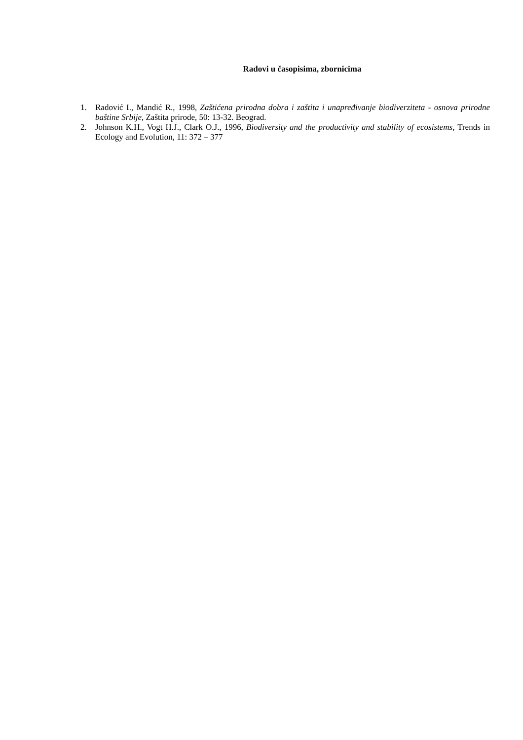Radovi u časopisima, zbornicima
1. Radović I., Mandić R., 1998, Zaštićena prirodna dobra i zaštita i unapređivanje biodiverziteta - osnova prirodne baštine Srbije, Zaštita prirode, 50: 13-32. Beograd.
2. Johnson K.H., Vogt H.J., Clark O.J., 1996, Biodiversity and the productivity and stability of ecosistems, Trends in Ecology and Evolution, 11: 372 – 377